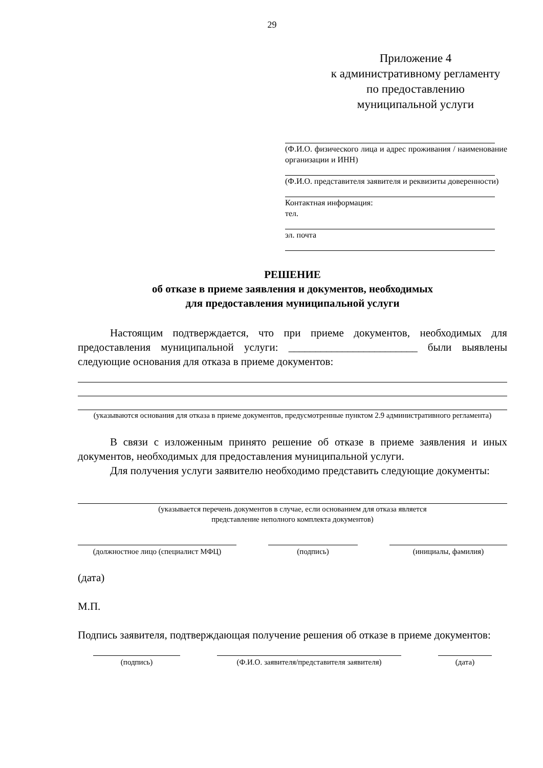29
Приложение 4
к административному регламенту
по предоставлению
муниципальной услуги
(Ф.И.О. физического лица и адрес проживания / наименование организации и ИНН)
(Ф.И.О. представителя заявителя и реквизиты доверенности)
Контактная информация:
тел.
эл. почта
РЕШЕНИЕ
об отказе в приеме заявления и документов, необходимых
для предоставления муниципальной услуги
Настоящим подтверждается, что при приеме документов, необходимых для предоставления муниципальной услуги: ________________________ были выявлены следующие основания для отказа в приеме документов:
(указываются основания для отказа в приеме документов, предусмотренные пунктом 2.9 административного регламента)
В связи с изложенным принято решение об отказе в приеме заявления и иных документов, необходимых для предоставления муниципальной услуги.
Для получения услуги заявителю необходимо представить следующие документы:
(указывается перечень документов в случае, если основанием для отказа является
представление неполного комплекта документов)
(должностное лицо (специалист МФЦ) (подпись) (инициалы, фамилия)
(дата)
М.П.
Подпись заявителя, подтверждающая получение решения об отказе в приеме документов:
(подпись) (Ф.И.О. заявителя/представителя заявителя)
(дата)